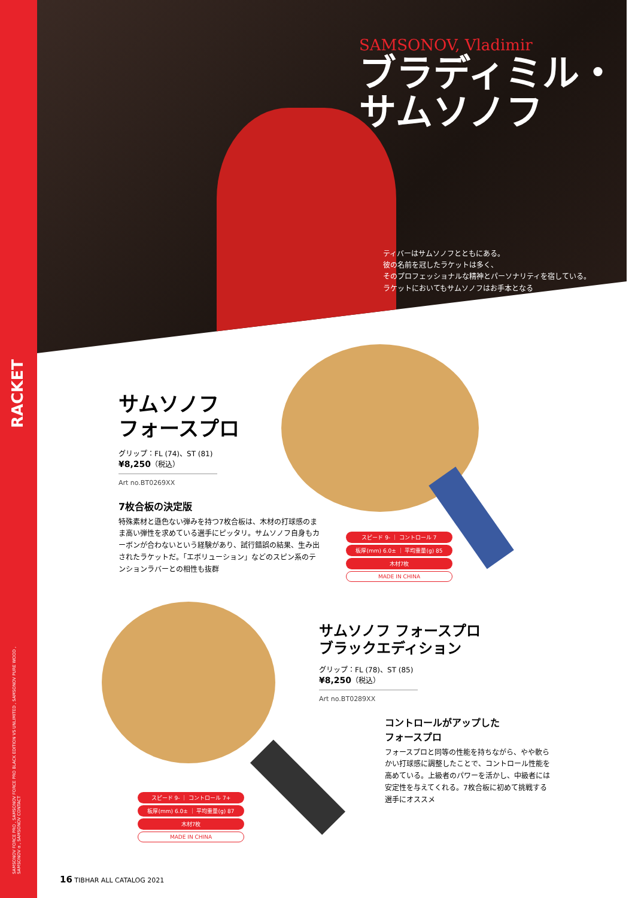SAMSONOV, Vladimir
ブラディミル・
サムソノフ
ティバーはサムソノフとともにある。
彼の名前を冠したラケットは多く、
そのプロフェッショナルな精神とパーソナリティを宿している。
ラケットにおいてもサムソノフはお手本となる
RACKET
サムソノフ
フォースプロ
グリップ：FL (74)、ST (81)
¥8,250（税込）
Art no.BT0269XX
7枚合板の決定版
特殊素材と遜色ない弾みを持つ7枚合板は、木材の打球感のまま高い弾性を求めている選手にピッタリ。サムソノフ自身もカーボンが合わないという経験があり、試行錯誤の結果、生み出されたラケットだ。「エボリューション」などのスピン系のテンションラバーとの相性も抜群
スピード 9- ｜ コントロール 7
板厚(mm) 6.0± ｜ 平均重量(g) 85
木材7枚
MADE IN CHINA
スピード 9- ｜ コントロール 7+
板厚(mm) 6.0± ｜ 平均重量(g) 87
木材7枚
MADE IN CHINA
サムソノフ フォースプロ
ブラックエディション
グリップ：FL (78)、ST (85)
¥8,250（税込）
Art no.BT0289XX
コントロールがアップした
フォースプロ
フォースプロと同等の性能を持ちながら、やや軟らかい打球感に調整したことで、コントロール性能を高めている。上級者のパワーを活かし、中級者には安定性を与えてくれる。7枚合板に初めて挑戦する選手にオススメ
SAMSONOV FORCE PRO , SAMSONOV FORCE PRO BLACK EDITION VS UNLIMITED , SAMSONOV PURE WOOD , SAMSONOV α , SAMSONOV CONTACT
16 TIBHAR ALL CATALOG 2021